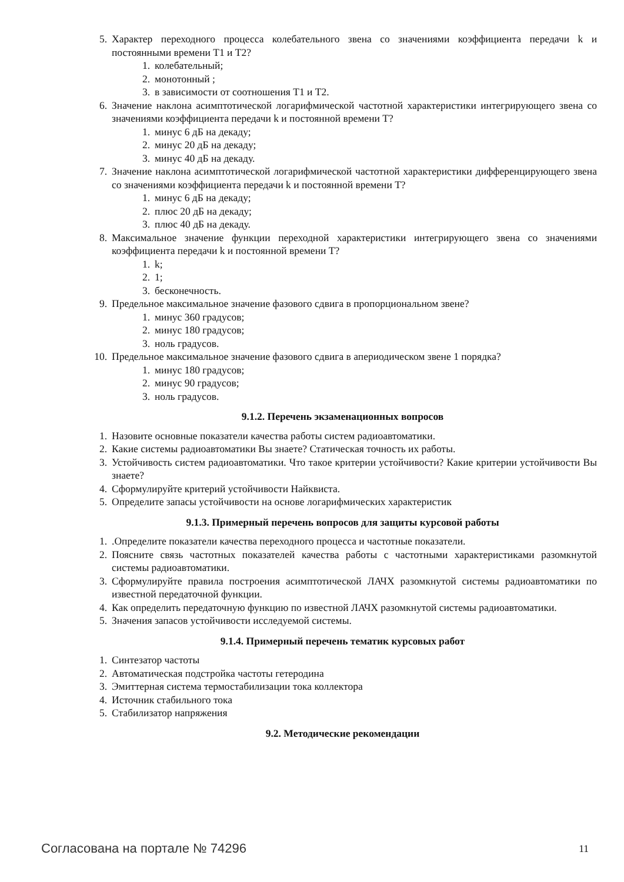5. Характер переходного процесса колебательного звена со значениями коэффициента передачи k и постоянными времени Т1 и Т2?
1. колебательный;
2. монотонный ;
3. в зависимости от соотношения Т1 и Т2.
6. Значение наклона асимптотической логарифмической частотной характеристики интегрирующего звена со значениями коэффициента передачи k и постоянной времени Т?
1. минус 6 дБ на декаду;
2. минус 20 дБ на декаду;
3. минус 40 дБ на декаду.
7. Значение наклона асимптотической логарифмической частотной характеристики дифференцирующего звена со значениями коэффициента передачи k и постоянной времени Т?
1. минус 6 дБ на декаду;
2. плюс 20 дБ на декаду;
3. плюс 40 дБ на декаду.
8. Максимальное значение функции переходной характеристики интегрирующего звена со значениями коэффициента передачи k и постоянной времени Т?
1. k;
2. 1;
3. бесконечность.
9. Предельное максимальное значение фазового сдвига в пропорциональном звене?
1. минус 360 градусов;
2. минус 180 градусов;
3. ноль градусов.
10. Предельное максимальное значение фазового сдвига в апериодическом звене 1 порядка?
1. минус 180 градусов;
2. минус 90 градусов;
3. ноль градусов.
9.1.2. Перечень экзаменационных вопросов
1. Назовите основные показатели качества работы систем радиоавтоматики.
2. Какие системы радиоавтоматики Вы знаете? Статическая точность их работы.
3. Устойчивость систем радиоавтоматики. Что такое критерии устойчивости? Какие критерии устойчивости Вы знаете?
4. Сформулируйте критерий устойчивости Найквиста.
5. Определите запасы устойчивости на основе логарифмических характеристик
9.1.3. Примерный перечень вопросов для защиты курсовой работы
1..Определите показатели качества переходного процесса и частотные показатели.
2. Поясните связь частотных показателей качества работы с частотными характеристиками разомкнутой системы радиоавтоматики.
3. Сформулируйте правила построения асимптотической ЛАЧХ разомкнутой системы радиоавтоматики по известной передаточной функции.
4. Как определить передаточную функцию по известной ЛАЧХ разомкнутой системы радиоавтоматики.
5. Значения запасов устойчивости исследуемой системы.
9.1.4. Примерный перечень тематик курсовых работ
1. Синтезатор частоты
2. Автоматическая подстройка частоты гетеродина
3. Эмиттерная система термостабилизации тока коллектора
4. Источник стабильного тока
5. Стабилизатор напряжения
9.2. Методические рекомендации
Согласована на портале № 74296 11